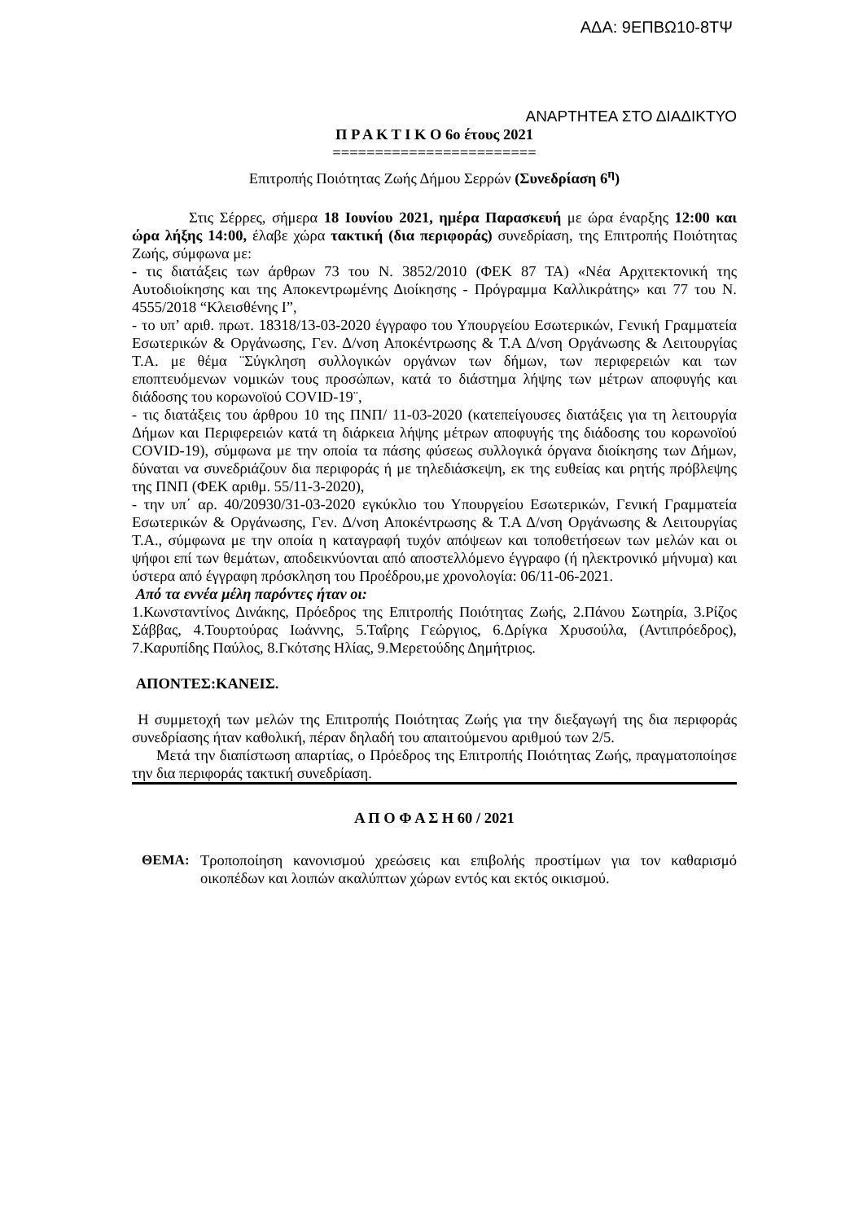ΑΔΑ: 9ΕΠΒΩ10-8ΤΨ
ΑΝΑΡΤΗΤΕΑ ΣΤΟ ΔΙΑΔΙΚΤΥΟ
Π Ρ Α Κ Τ Ι Κ Ο 6ο έτους 2021
========================
Επιτροπής Ποιότητας Ζωής Δήμου Σερρών (Συνεδρίαση 6<sup>η</sup>)
Στις Σέρρες, σήμερα 18 Ιουνίου 2021, ημέρα Παρασκευή με ώρα έναρξης 12:00 και ώρα λήξης 14:00, έλαβε χώρα τακτική (δια περιφοράς) συνεδρίαση, της Επιτροπής Ποιότητας Ζωής, σύμφωνα με:
- τις διατάξεις των άρθρων 73 του Ν. 3852/2010 (ΦΕΚ 87 ΤΑ) «Νέα Αρχιτεκτονική της Αυτοδιοίκησης και της Αποκεντρωμένης Διοίκησης - Πρόγραμμα Καλλικράτης» και 77 του Ν. 4555/2018 “Κλεισθένης Ι”,
- το υπ’ αριθ. πρωτ. 18318/13-03-2020 έγγραφο του Υπουργείου Εσωτερικών, Γενική Γραμματεία Εσωτερικών & Οργάνωσης, Γεν. Δ/νση Αποκέντρωσης & Τ.Α Δ/νση Οργάνωσης & Λειτουργίας Τ.Α. με θέμα ¨Σύγκληση συλλογικών οργάνων των δήμων, των περιφερειών και των εποπτευόμενων νομικών τους προσώπων, κατά το διάστημα λήψης των μέτρων αποφυγής και διάδοσης του κορωνοϊού COVID-19¨,
- τις διατάξεις του άρθρου 10 της ΠΝΠ/ 11-03-2020 (κατεπείγουσες διατάξεις για τη λειτουργία Δήμων και Περιφερειών κατά τη διάρκεια λήψης μέτρων αποφυγής της διάδοσης του κορωνοϊού COVID-19), σύμφωνα με την οποία τα πάσης φύσεως συλλογικά όργανα διοίκησης των Δήμων, δύναται να συνεδριάζουν δια περιφοράς ή με τηλεδιάσκεψη, εκ της ευθείας και ρητής πρόβλεψης της ΠΝΠ (ΦΕΚ αριθμ. 55/11-3-2020),
- την υπ΄ αρ. 40/20930/31-03-2020 εγκύκλιο του Υπουργείου Εσωτερικών, Γενική Γραμματεία Εσωτερικών & Οργάνωσης, Γεν. Δ/νση Αποκέντρωσης & Τ.Α Δ/νση Οργάνωσης & Λειτουργίας Τ.Α., σύμφωνα με την οποία η καταγραφή τυχόν απόψεων και τοποθετήσεων των μελών και οι ψήφοι επί των θεμάτων, αποδεικνύονται από αποστελλόμενο έγγραφο (ή ηλεκτρονικό μήνυμα) και ύστερα από έγγραφη πρόσκληση του Προέδρου,με χρονολογία: 06/11-06-2021.
Από τα εννέα μέλη παρόντες ήταν οι:
1.Κωνσταντίνος Δινάκης, Πρόεδρος της Επιτροπής Ποιότητας Ζωής, 2.Πάνου Σωτηρία, 3.Ρίζος Σάββας, 4.Τουρτούρας Ιωάννης, 5.Ταΐρης Γεώργιος, 6.Δρίγκα Χρυσούλα, (Αντιπρόεδρος), 7.Καρυπίδης Παύλος, 8.Γκότσης Ηλίας, 9.Μερετούδης Δημήτριος.
ΑΠΟΝΤΕΣ:ΚΑΝΕΙΣ.
Η συμμετοχή των μελών της Επιτροπής Ποιότητας Ζωής για την διεξαγωγή της δια περιφοράς συνεδρίασης ήταν καθολική, πέραν δηλαδή του απαιτούμενου αριθμού των 2/5.
Μετά την διαπίστωση απαρτίας, ο Πρόεδρος της Επιτροπής Ποιότητας Ζωής, πραγματοποίησε την δια περιφοράς τακτική συνεδρίαση.
Α Π Ο Φ Α Σ Η 60 / 2021
ΘΕΜΑ: Τροποποίηση κανονισμού χρεώσεις και επιβολής προστίμων για τον καθαρισμό οικοπέδων και λοιπών ακαλύπτων χώρων εντός και εκτός οικισμού.